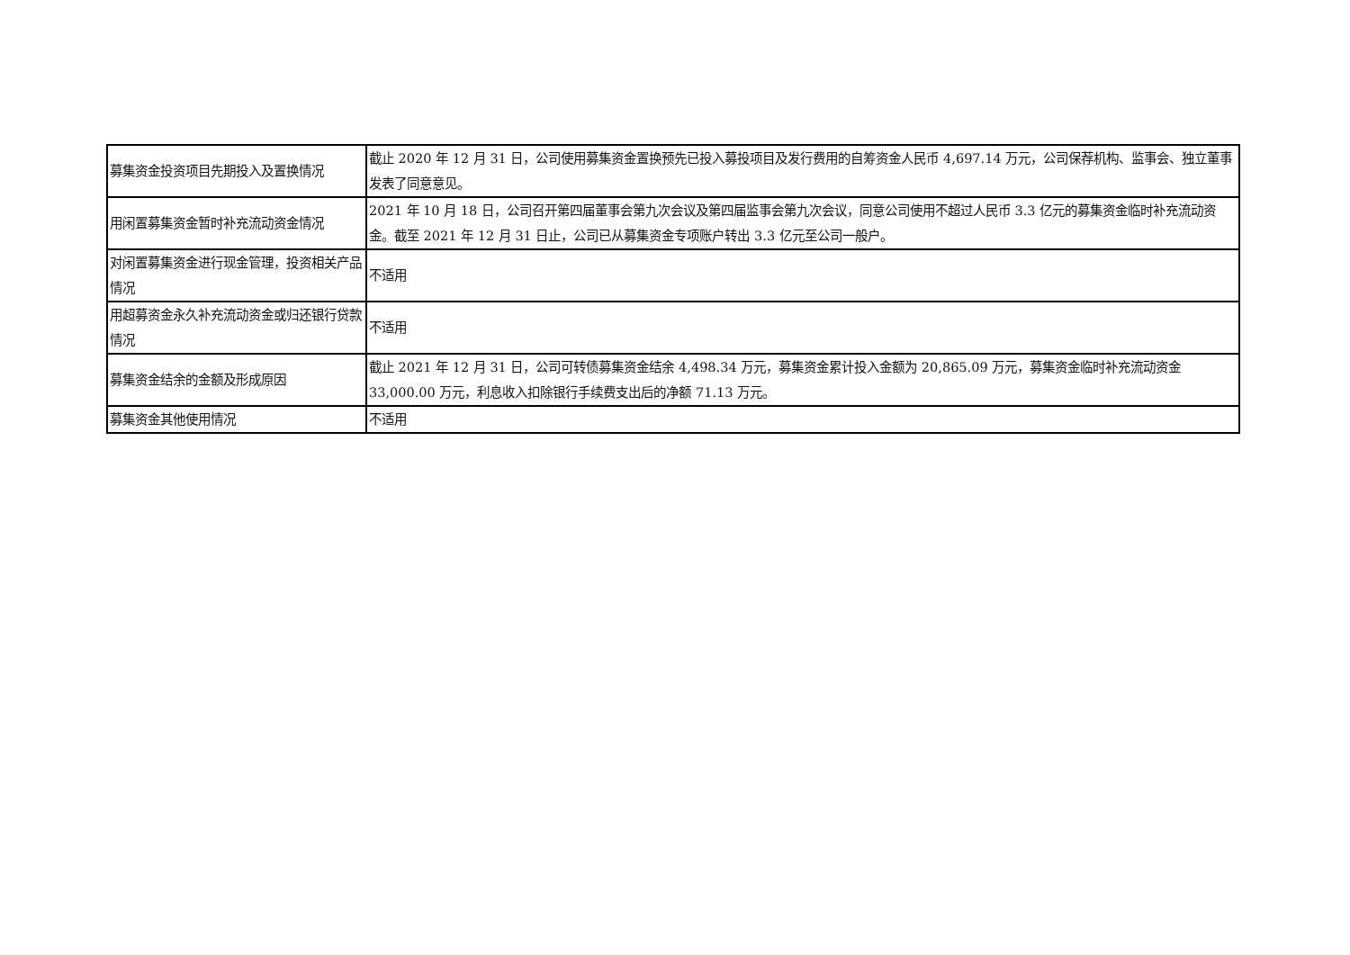| 募集资金投资项目先期投入及置换情况 | 截止 2020 年 12 月 31 日，公司使用募集资金置换预先已投入募投项目及发行费用的自筹资金人民币 4,697.14 万元，公司保荐机构、监事会、独立董事发表了同意意见。 |
| 用闲置募集资金暂时补充流动资金情况 | 2021 年 10 月 18 日，公司召开第四届董事会第九次会议及第四届监事会第九次会议，同意公司使用不超过人民币 3.3 亿元的募集资金临时补充流动资金。截至 2021 年 12 月 31 日止，公司已从募集资金专项账户转出 3.3 亿元至公司一般户。 |
| 对闲置募集资金进行现金管理，投资相关产品情况 | 不适用 |
| 用超募资金永久补充流动资金或归还银行贷款情况 | 不适用 |
| 募集资金结余的金额及形成原因 | 截止 2021 年 12 月 31 日，公司可转债募集资金结余 4,498.34 万元，募集资金累计投入金额为 20,865.09 万元，募集资金临时补充流动资金 33,000.00 万元，利息收入扣除银行手续费支出后的净额 71.13 万元。 |
| 募集资金其他使用情况 | 不适用 |